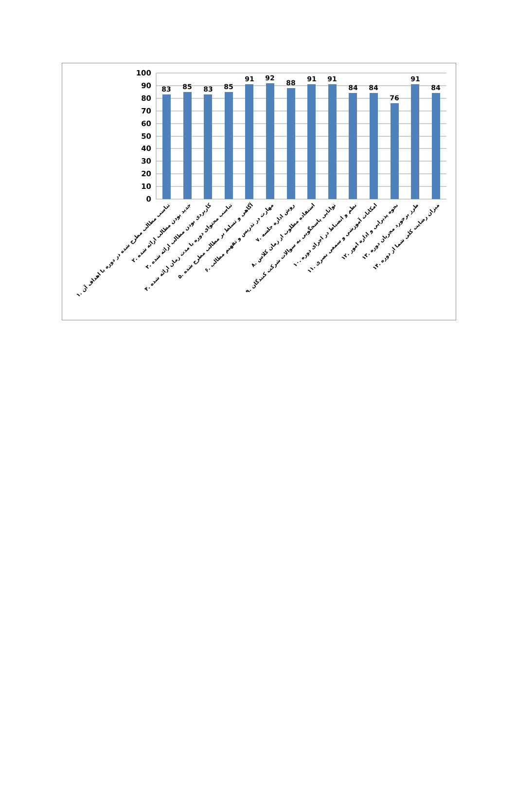100
90
80
70
60
50
40
30
20
10
0
83
85
83
85
91
92
88
91
91
84
84
76
91
84
۱. تناسب مطالب مطرح شده در دوره با اهداف آن
۲. جدید بودن مطالب ارائه شده
۳. کاربردی بودن مطالب ارائه شده
۴. تناسب محتوای دوره با مدت زمان ارائه شده
۵. آگاهی و تسلط بر مطالب مطرح شده
۶. مهارت در تدریس و تفهیم مطالب
۷. روش اداره جلسه
۸. استفاده مطلوب از زمان کلاس
۹. توانایی پاسخگویی به سوالات شرکت کنندگان
۱۰. نظم و انضباط در اجرای دوره
۱۱. امکانات آموزشی و سمعی بصری
۱۲. نحوه پذیرایی و اداره امور
۱۳. طرز برخورد مجریان دوره
۱۴. میزان رضایت کلی شما از دوره